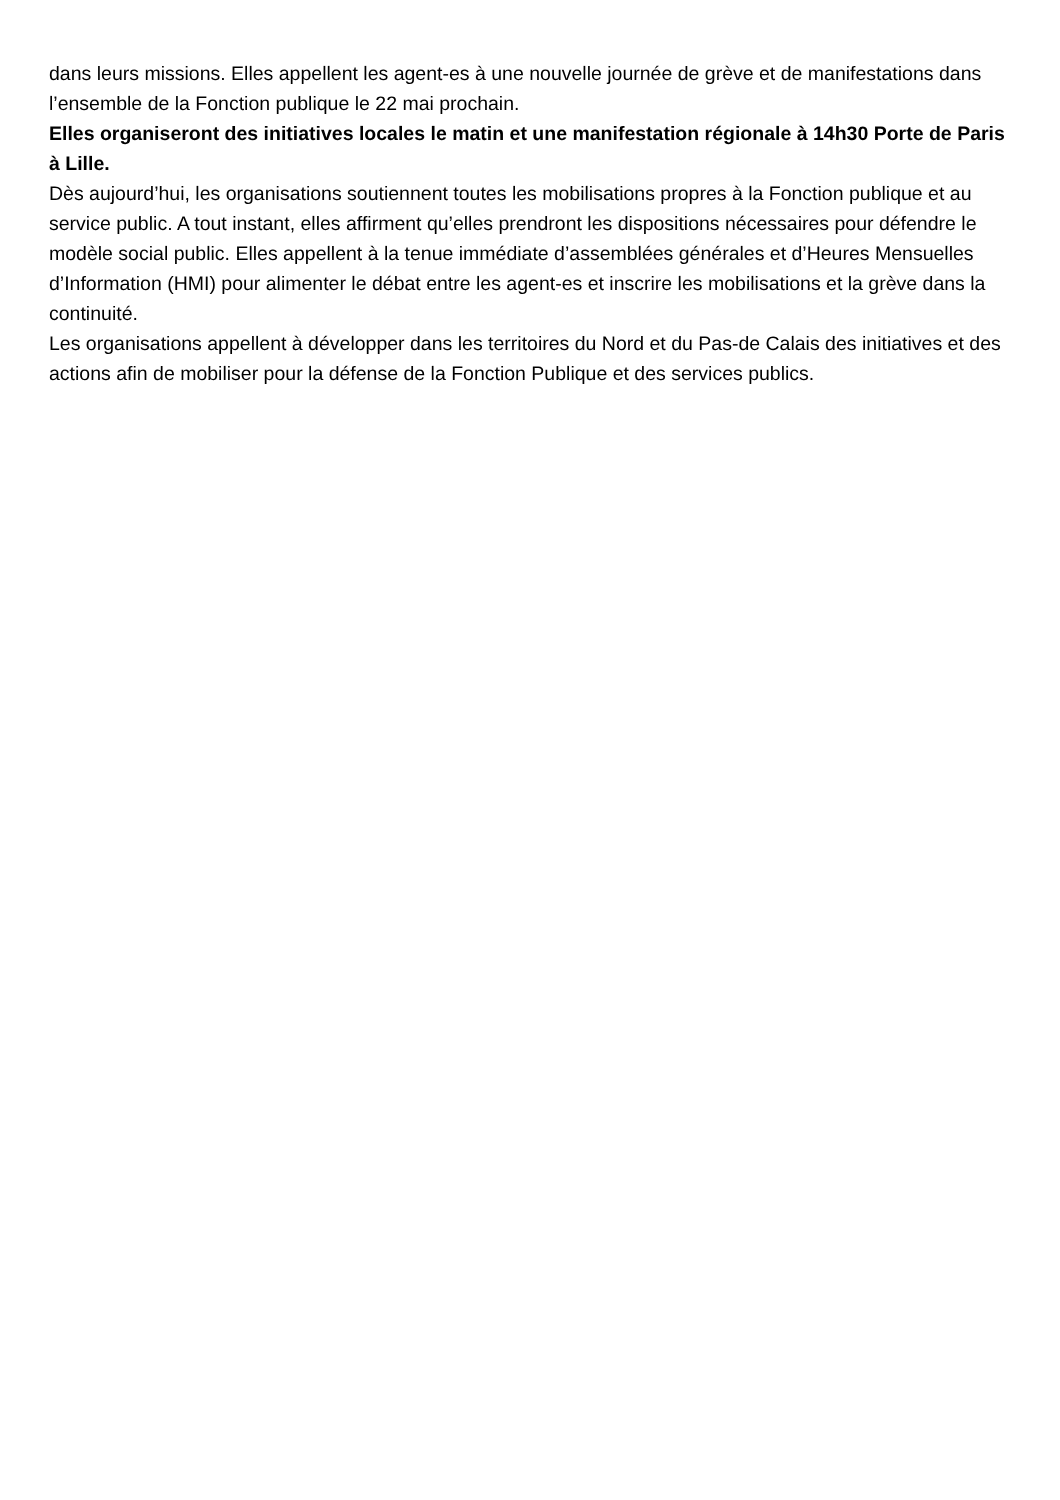dans leurs missions. Elles appellent les agent-es à une nouvelle journée de grève et de manifestations dans l’ensemble de la Fonction publique le 22 mai prochain.
Elles organiseront des initiatives locales le matin et une manifestation régionale à 14h30 Porte de Paris à Lille.
Dès aujourd’hui, les organisations soutiennent toutes les mobilisations propres à la Fonction publique et au service public. A tout instant, elles affirment qu’elles prendront les dispositions nécessaires pour défendre le modèle social public. Elles appellent à la tenue immédiate d’assemblées générales et d’Heures Mensuelles d’Information (HMI) pour alimenter le débat entre les agent-es et inscrire les mobilisations et la grève dans la continuité.
Les organisations appellent à développer dans les territoires du Nord et du Pas-de Calais des initiatives et des actions afin de mobiliser pour la défense de la Fonction Publique et des services publics.